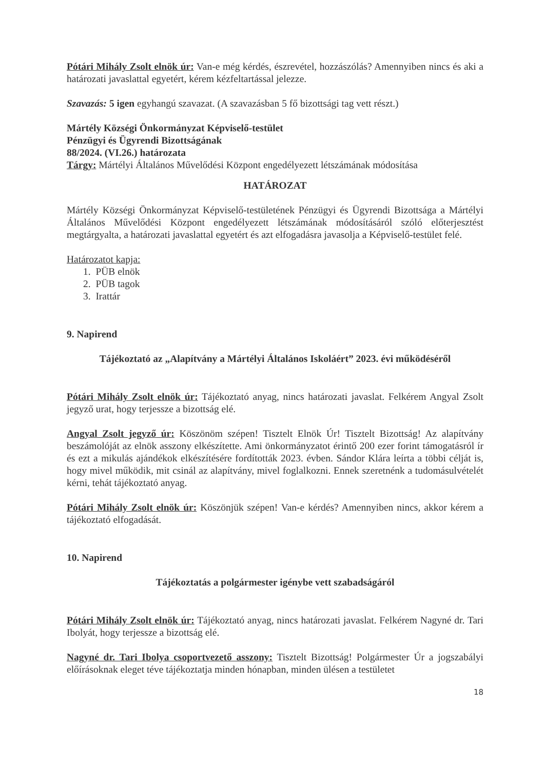Pótári Mihály Zsolt elnök úr: Van-e még kérdés, észrevétel, hozzászólás? Amennyiben nincs és aki a határozati javaslattal egyetért, kérem kézfeltartással jelezze.
Szavazás: 5 igen egyhangú szavazat. (A szavazásban 5 fő bizottsági tag vett részt.)
Mártély Községi Önkormányzat Képviselő-testület
Pénzügyi és Ügyrendi Bizottságának
88/2024. (VI.26.) határozata
Tárgy: Mártélyi Általános Művelődési Központ engedélyezett létszámának módosítása
HATÁROZAT
Mártély Községi Önkormányzat Képviselő-testületének Pénzügyi és Ügyrendi Bizottsága a Mártélyi Általános Művelődési Központ engedélyezett létszámának módosításáról szóló előterjesztést megtárgyalta, a határozati javaslattal egyetért és azt elfogadásra javasolja a Képviselő-testület felé.
Határozatot kapja:
1. PÜB elnök
2. PÜB tagok
3. Irattár
9. Napirend
Tájékoztató az „Alapítvány a Mártélyi Általános Iskoláért” 2023. évi működéséről
Pótári Mihály Zsolt elnök úr: Tájékoztató anyag, nincs határozati javaslat. Felkérem Angyal Zsolt jegyző urat, hogy terjessze a bizottság elé.
Angyal Zsolt jegyző úr: Köszönöm szépen! Tisztelt Elnök Úr! Tisztelt Bizottság! Az alapítvány beszámolóját az elnök asszony elkészítette. Ami önkormányzatot érintő 200 ezer forint támogatásról ír és ezt a mikulás ajándékok elkészítésére fordították 2023. évben. Sándor Klára leírta a többi célját is, hogy mivel működik, mit csinál az alapítvány, mivel foglalkozni. Ennek szeretnénk a tudomásulvételét kérni, tehát tájékoztató anyag.
Pótári Mihály Zsolt elnök úr: Köszönjük szépen! Van-e kérdés? Amennyiben nincs, akkor kérem a tájékoztató elfogadását.
10. Napirend
Tájékoztatás a polgármester igénybe vett szabadságáról
Pótári Mihály Zsolt elnök úr: Tájékoztató anyag, nincs határozati javaslat. Felkérem Nagyné dr. Tari Ibolyát, hogy terjessze a bizottság elé.
Nagyné dr. Tari Ibolya csoportvezető asszony: Tisztelt Bizottság! Polgármester Úr a jogszabályi előírásoknak eleget téve tájékoztatja minden hónapban, minden ülésen a testületet
18